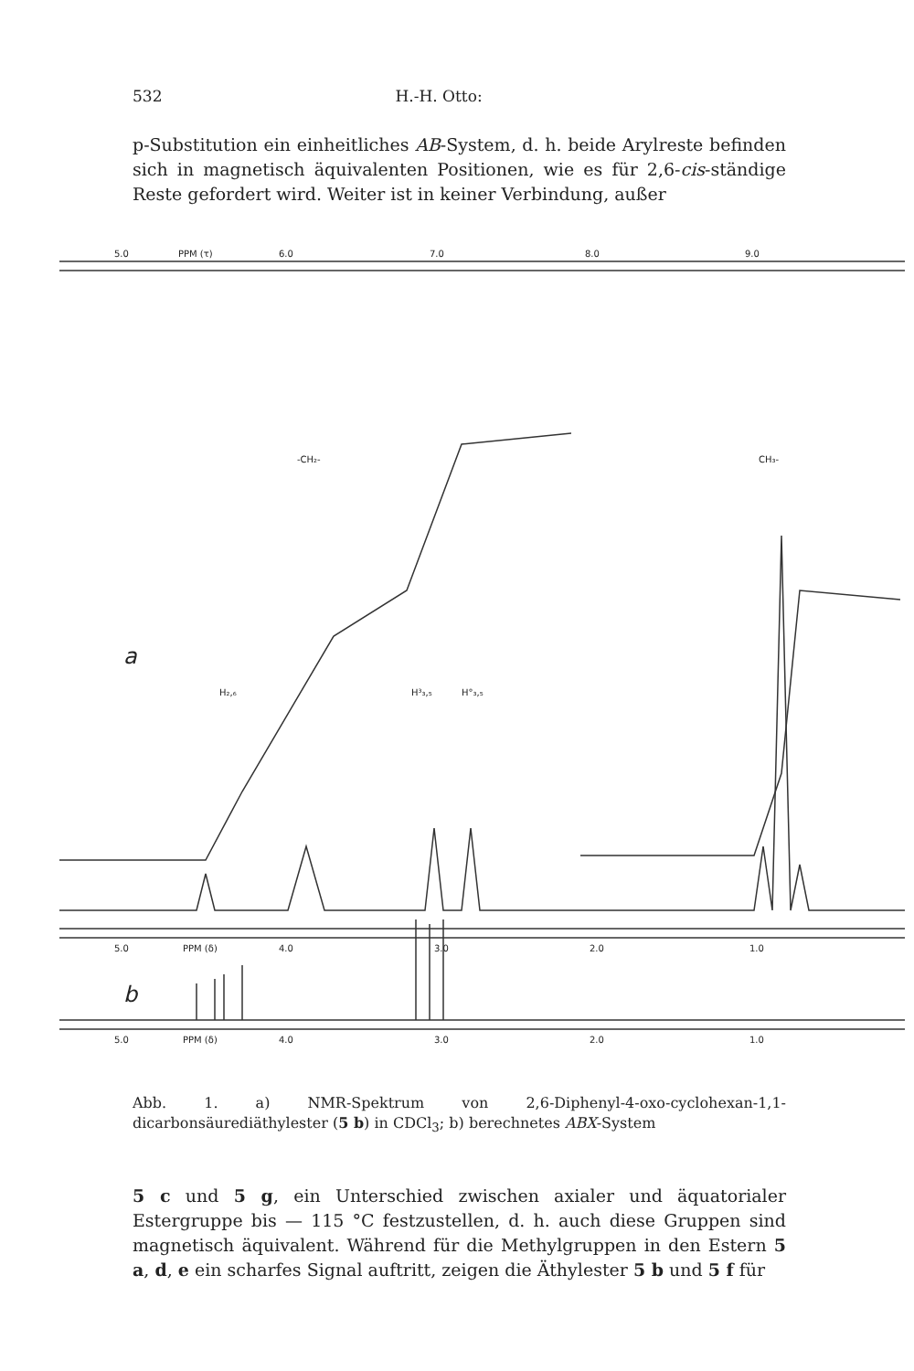532 H.-H. Otto:
p-Substitution ein einheitliches AB-System, d. h. beide Arylreste befinden sich in magnetisch äquivalenten Positionen, wie es für 2,6-cis-ständige Reste gefordert wird. Weiter ist in keiner Verbindung, außer
5.0
PPM (τ)
6.0
7.0
8.0
9.0
-CH₂-
CH₃-
a
H₂,₆
H³₃,₅
H°₃,₅
5.0
PPM (δ)
4.0
3.0
2.0
1.0
b
5.0
PPM (δ)
4.0
3.0
2.0
1.0
Abb. 1. a) NMR-Spektrum von 2,6-Diphenyl-4-oxo-cyclohexan-1,1-dicarbonsäurediäthylester (5 b) in CDCl<sub>3</sub>; b) berechnetes ABX-System
5 c und 5 g, ein Unterschied zwischen axialer und äquatorialer Estergruppe bis — 115 °C festzustellen, d. h. auch diese Gruppen sind magnetisch äquivalent. Während für die Methylgruppen in den Estern 5 a, d, e ein scharfes Signal auftritt, zeigen die Äthylester 5 b und 5 f für